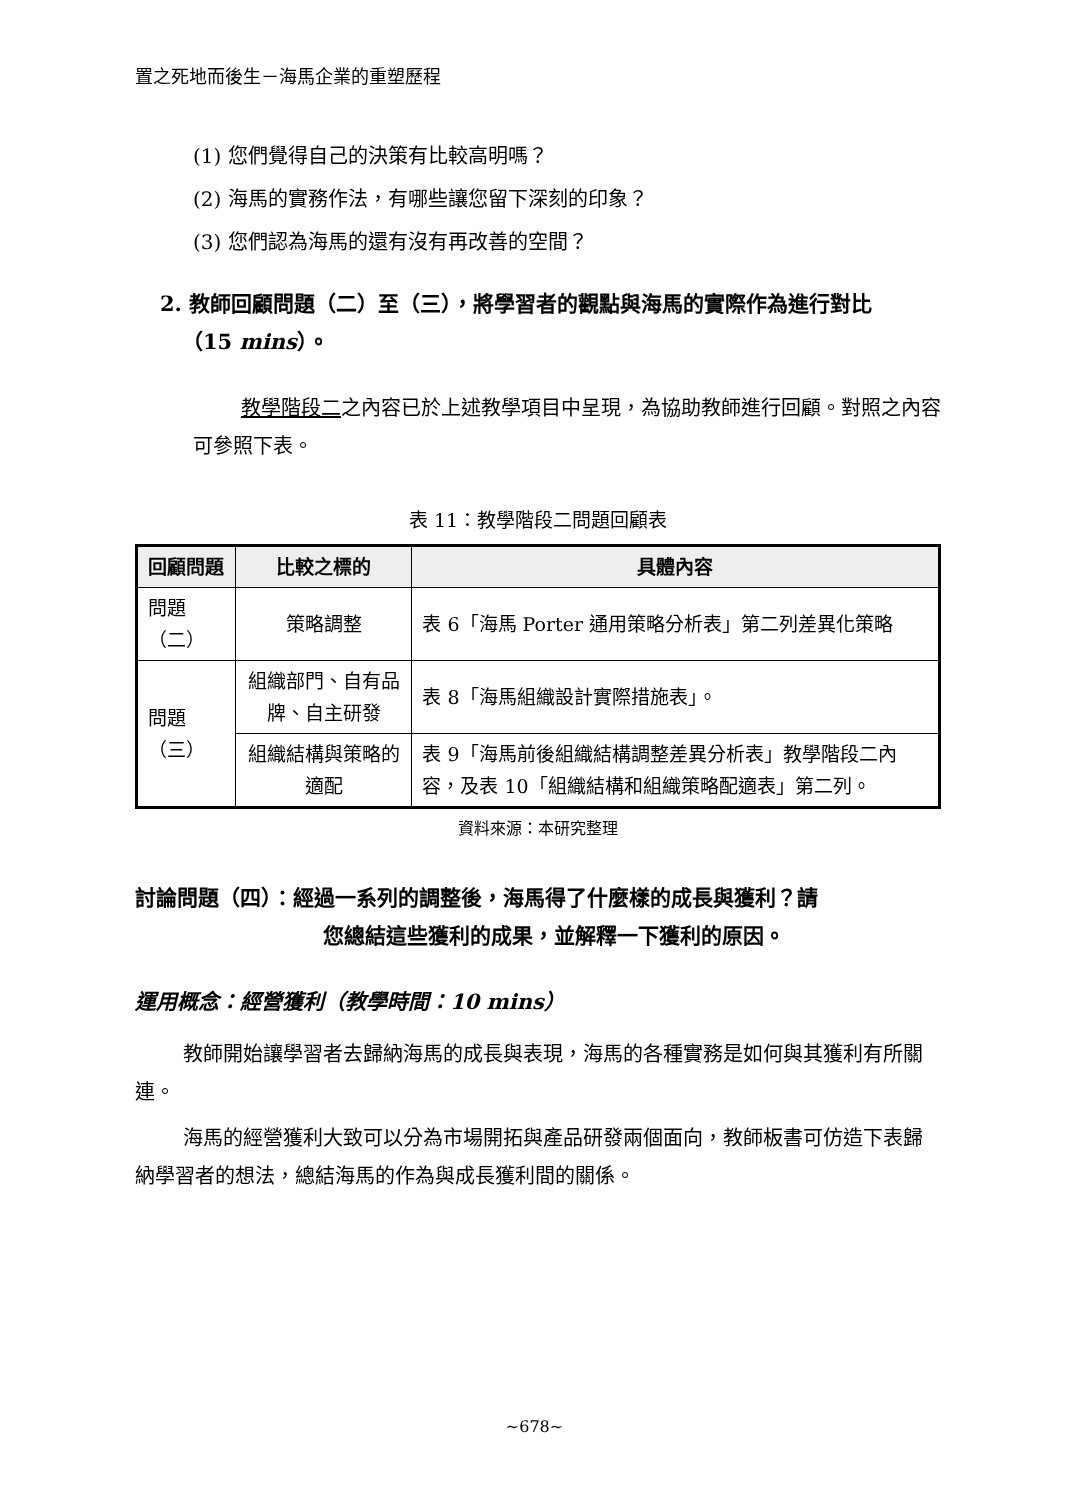置之死地而後生－海馬企業的重塑歷程
(1) 您們覺得自己的決策有比較高明嗎？
(2) 海馬的實務作法，有哪些讓您留下深刻的印象？
(3) 您們認為海馬的還有沒有再改善的空間？
2. 教師回顧問題（二）至（三），將學習者的觀點與海馬的實際作為進行對比
（15 mins）。
教學階段二之內容已於上述教學項目中呈現，為協助教師進行回顧。對照之內容可參照下表。
表 11：教學階段二問題回顧表
| 回顧問題 | 比較之標的 | 具體內容 |
| --- | --- | --- |
| 問題（二） | 策略調整 | 表 6「海馬 Porter 通用策略分析表」第二列差異化策略 |
| 問題（三） | 組織部門、自有品牌、自主研發 | 表 8「海馬組織設計實際措施表」。 |
| | 組織結構與策略的適配 | 表 9「海馬前後組織結構調整差異分析表」教學階段二內容，及表 10「組織結構和組織策略配適表」第二列。 |
資料來源：本研究整理
討論問題（四）：經過一系列的調整後，海馬得了什麼樣的成長與獲利？請
您總結這些獲利的成果，並解釋一下獲利的原因。
運用概念：經營獲利（教學時間：10 mins）
教師開始讓學習者去歸納海馬的成長與表現，海馬的各種實務是如何與其獲利有所關連。
海馬的經營獲利大致可以分為市場開拓與產品研發兩個面向，教師板書可仿造下表歸納學習者的想法，總結海馬的作為與成長獲利間的關係。
~678~